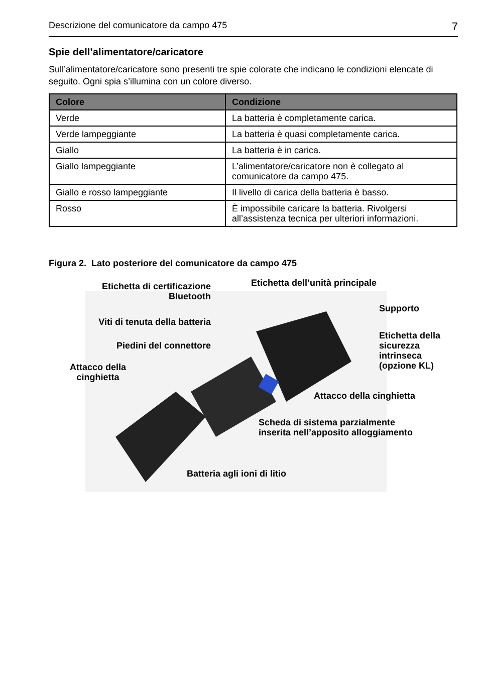Descrizione del comunicatore da campo 475 7
Spie dell’alimentatore/caricatore
Sull’alimentatore/caricatore sono presenti tre spie colorate che indicano le condizioni elencate di seguito. Ogni spia s’illumina con un colore diverso.
| Colore | Condizione |
| --- | --- |
| Verde | La batteria è completamente carica. |
| Verde lampeggiante | La batteria è quasi completamente carica. |
| Giallo | La batteria è in carica. |
| Giallo lampeggiante | L’alimentatore/caricatore non è collegato al comunicatore da campo 475. |
| Giallo e rosso lampeggiante | Il livello di carica della batteria è basso. |
| Rosso | È impossibile caricare la batteria. Rivolgersi all’assistenza tecnica per ulteriori informazioni. |
Figura 2. Lato posteriore del comunicatore da campo 475
Etichetta di certificazione Bluetooth
Etichetta dell’unità principale
Supporto
Viti di tenuta della batteria
Etichetta della
sicurezza
intrinseca
(opzione KL)
Piedini del connettore
Attacco della cinghietta
Attacco della cinghietta
Scheda di sistema parzialmente
inserita nell’apposito alloggiamento
Batteria agli ioni di litio